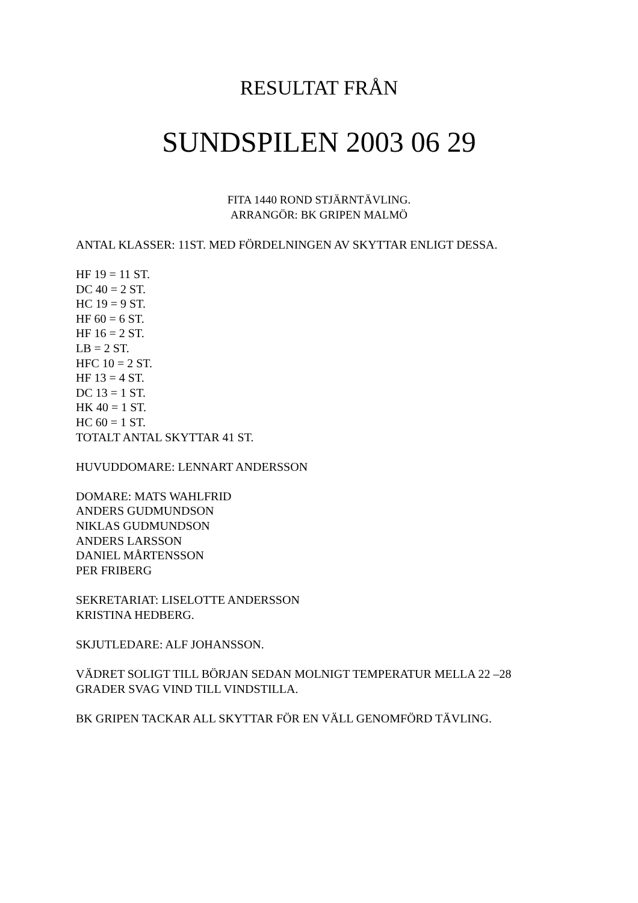RESULTAT FRÅN
SUNDSPILEN 2003 06 29
FITA 1440 ROND STJÄRNTÄVLING.
ARRANGÖR: BK GRIPEN MALMÖ
ANTAL KLASSER: 11ST. MED FÖRDELNINGEN AV SKYTTAR ENLIGT DESSA.
HF 19 = 11 ST.
DC 40 = 2 ST.
HC 19 = 9 ST.
HF 60 = 6 ST.
HF 16 = 2 ST.
LB = 2 ST.
HFC 10 = 2 ST.
HF 13 = 4 ST.
DC 13 = 1 ST.
HK 40 = 1 ST.
HC 60 = 1 ST.
TOTALT ANTAL SKYTTAR 41 ST.
HUVUDDOMARE: LENNART ANDERSSON
DOMARE: MATS WAHLFRID
ANDERS GUDMUNDSON
NIKLAS GUDMUNDSON
ANDERS LARSSON
DANIEL MÅRTENSSON
PER FRIBERG
SEKRETARIAT: LISELOTTE ANDERSSON
KRISTINA HEDBERG.
SKJUTLEDARE: ALF JOHANSSON.
VÄDRET SOLIGT TILL BÖRJAN SEDAN MOLNIGT TEMPERATUR MELLA 22 –28 GRADER SVAG VIND TILL VINDSTILLA.
BK GRIPEN TACKAR ALL SKYTTAR FÖR EN VÄLL GENOMFÖRD TÄVLING.